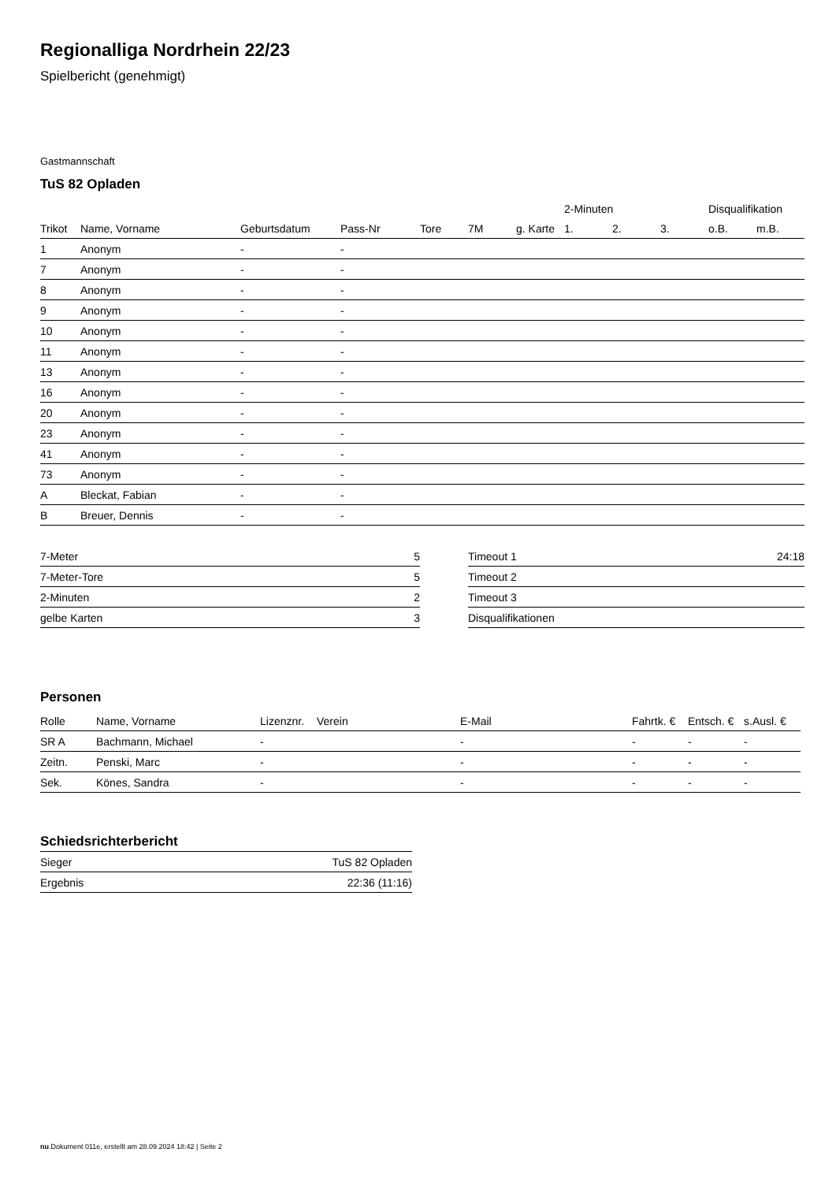Regionalliga Nordrhein 22/23
Spielbericht (genehmigt)
Gastmannschaft
TuS 82 Opladen
| | | | | | | | 2-Minuten | | | Disqualifikation | |
| --- | --- | --- | --- | --- | --- | --- | --- | --- | --- | --- | --- |
| Trikot | Name, Vorname | Geburtsdatum | Pass-Nr | Tore | 7M | g. Karte | 1. | 2. | 3. | o.B. | m.B. |
| 1 | Anonym | - | - | | | | | | | | |
| 7 | Anonym | - | - | | | | | | | | |
| 8 | Anonym | - | - | | | | | | | | |
| 9 | Anonym | - | - | | | | | | | | |
| 10 | Anonym | - | - | | | | | | | | |
| 11 | Anonym | - | - | | | | | | | | |
| 13 | Anonym | - | - | | | | | | | | |
| 16 | Anonym | - | - | | | | | | | | |
| 20 | Anonym | - | - | | | | | | | | |
| 23 | Anonym | - | - | | | | | | | | |
| 41 | Anonym | - | - | | | | | | | | |
| 73 | Anonym | - | - | | | | | | | | |
| A | Bleckat, Fabian | - | - | | | | | | | | |
| B | Breuer, Dennis | - | - | | | | | | | | |
| 7-Meter | 5 |
| 7-Meter-Tore | 5 |
| 2-Minuten | 2 |
| gelbe Karten | 3 |
| Timeout 1 | 24:18 |
| Timeout 2 | |
| Timeout 3 | |
| Disqualifikationen | |
Personen
| Rolle | Name, Vorname | Lizenznr. | Verein | E-Mail | Fahrtk. € | Entsch. € | s.Ausl. € |
| --- | --- | --- | --- | --- | --- | --- | --- |
| SR A | Bachmann, Michael | - | | - | - | - | - |
| Zeitn. | Penski, Marc | - | | - | - | - | - |
| Sek. | Könes, Sandra | - | | - | - | - | - |
Schiedsrichterbericht
| Sieger | TuS 82 Opladen |
| Ergebnis | 22:36 (11:16) |
nu.Dokument 011e, erstellt am 28.09.2024 18:42 | Seite 2